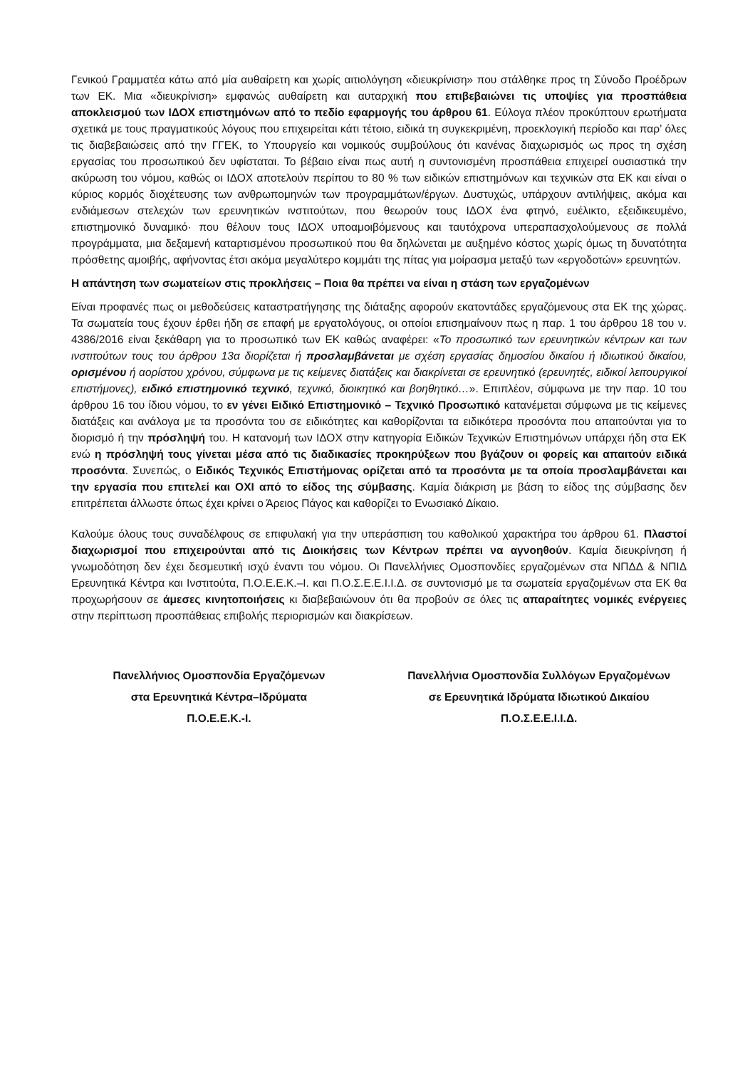Γενικού Γραμματέα κάτω από μία αυθαίρετη και χωρίς αιτιολόγηση «διευκρίνιση» που στάλθηκε προς τη Σύνοδο Προέδρων των ΕΚ. Μια «διευκρίνιση» εμφανώς αυθαίρετη και αυταρχική που επιβεβαιώνει τις υποψίες για προσπάθεια αποκλεισμού των ΙΔΟΧ επιστημόνων από το πεδίο εφαρμογής του άρθρου 61. Εύλογα πλέον προκύπτουν ερωτήματα σχετικά με τους πραγματικούς λόγους που επιχειρείται κάτι τέτοιο, ειδικά τη συγκεκριμένη, προεκλογική περίοδο και παρ’ όλες τις διαβεβαιώσεις από την ΓΓΕΚ, το Υπουργείο και νομικούς συμβούλους ότι κανένας διαχωρισμός ως προς τη σχέση εργασίας του προσωπικού δεν υφίσταται. Το βέβαιο είναι πως αυτή η συντονισμένη προσπάθεια επιχειρεί ουσιαστικά την ακύρωση του νόμου, καθώς οι ΙΔΟΧ αποτελούν περίπου το 80 % των ειδικών επιστημόνων και τεχνικών στα ΕΚ και είναι ο κύριος κορμός διοχέτευσης των ανθρωπομηνών των προγραμμάτων/έργων. Δυστυχώς, υπάρχουν αντιλήψεις, ακόμα και ενδιάμεσων στελεχών των ερευνητικών ινστιτούτων, που θεωρούν τους ΙΔΟΧ ένα φτηνό, ευέλικτο, εξειδικευμένο, επιστημονικό δυναμικό· που θέλουν τους ΙΔΟΧ υποαμοιβόμενους και ταυτόχρονα υπεραπασχολούμενους σε πολλά προγράμματα, μια δεξαμενή καταρτισμένου προσωπικού που θα δηλώνεται με αυξημένο κόστος χωρίς όμως τη δυνατότητα πρόσθετης αμοιβής, αφήνοντας έτσι ακόμα μεγαλύτερο κομμάτι της πίτας για μοίρασμα μεταξύ των «εργοδοτών» ερευνητών.
Η απάντηση των σωματείων στις προκλήσεις – Ποια θα πρέπει να είναι η στάση των εργαζομένων
Είναι προφανές πως οι μεθοδεύσεις καταστρατήγησης της διάταξης αφορούν εκατοντάδες εργαζόμενους στα ΕΚ της χώρας. Τα σωματεία τους έχουν έρθει ήδη σε επαφή με εργατολόγους, οι οποίοι επισημαίνουν πως η παρ. 1 του άρθρου 18 του ν. 4386/2016 είναι ξεκάθαρη για το προσωπικό των ΕΚ καθώς αναφέρει: «Το προσωπικό των ερευνητικών κέντρων και των ινστιτούτων τους του άρθρου 13α διορίζεται ή προσλαμβάνεται με σχέση εργασίας δημοσίου δικαίου ή ιδιωτικού δικαίου, ορισμένου ή αορίστου χρόνου, σύμφωνα με τις κείμενες διατάξεις και διακρίνεται σε ερευνητικό (ερευνητές, ειδικοί λειτουργικοί επιστήμονες), ειδικό επιστημονικό τεχνικό, τεχνικό, διοικητικό και βοηθητικό…». Επιπλέον, σύμφωνα με την παρ. 10 του άρθρου 16 του ίδιου νόμου, το εν γένει Ειδικό Επιστημονικό – Τεχνικό Προσωπικό κατανέμεται σύμφωνα με τις κείμενες διατάξεις και ανάλογα με τα προσόντα του σε ειδικότητες και καθορίζονται τα ειδικότερα προσόντα που απαιτούνται για το διορισμό ή την πρόσληψή του. Η κατανομή των ΙΔΟΧ στην κατηγορία Ειδικών Τεχνικών Επιστημόνων υπάρχει ήδη στα ΕΚ ενώ η πρόσληψή τους γίνεται μέσα από τις διαδικασίες προκηρύξεων που βγάζουν οι φορείς και απαιτούν ειδικά προσόντα. Συνεπώς, ο Ειδικός Τεχνικός Επιστήμονας ορίζεται από τα προσόντα με τα οποία προσλαμβάνεται και την εργασία που επιτελεί και ΟΧΙ από το είδος της σύμβασης. Καμία διάκριση με βάση το είδος της σύμβασης δεν επιτρέπεται άλλωστε όπως έχει κρίνει ο Άρειος Πάγος και καθορίζει το Ενωσιακό Δίκαιο.
Καλούμε όλους τους συναδέλφους σε επιφυλακή για την υπεράσπιση του καθολικού χαρακτήρα του άρθρου 61. Πλαστοί διαχωρισμοί που επιχειρούνται από τις Διοικήσεις των Κέντρων πρέπει να αγνοηθούν. Καμία διευκρίνηση ή γνωμοδότηση δεν έχει δεσμευτική ισχύ έναντι του νόμου. Οι Πανελλήνιες Ομοσπονδίες εργαζομένων στα ΝΠΔΔ & ΝΠΙΔ Ερευνητικά Κέντρα και Ινστιτούτα, Π.Ο.Ε.Ε.Κ.–Ι. και Π.Ο.Σ.Ε.Ε.Ι.Ι.Δ. σε συντονισμό με τα σωματεία εργαζομένων στα ΕΚ θα προχωρήσουν σε άμεσες κινητοποιήσεις κι διαβεβαιώνουν ότι θα προβούν σε όλες τις απαραίτητες νομικές ενέργειες στην περίπτωση προσπάθειας επιβολής περιορισμών και διακρίσεων.
Πανελλήνιος Ομοσπονδία Εργαζόμενων
στα Ερευνητικά Κέντρα–Ιδρύματα
Π.Ο.Ε.Ε.Κ.-Ι.
Πανελλήνια Ομοσπονδία Συλλόγων Εργαζομένων
σε Ερευνητικά Ιδρύματα Ιδιωτικού Δικαίου
Π.Ο.Σ.Ε.Ε.Ι.Ι.Δ.